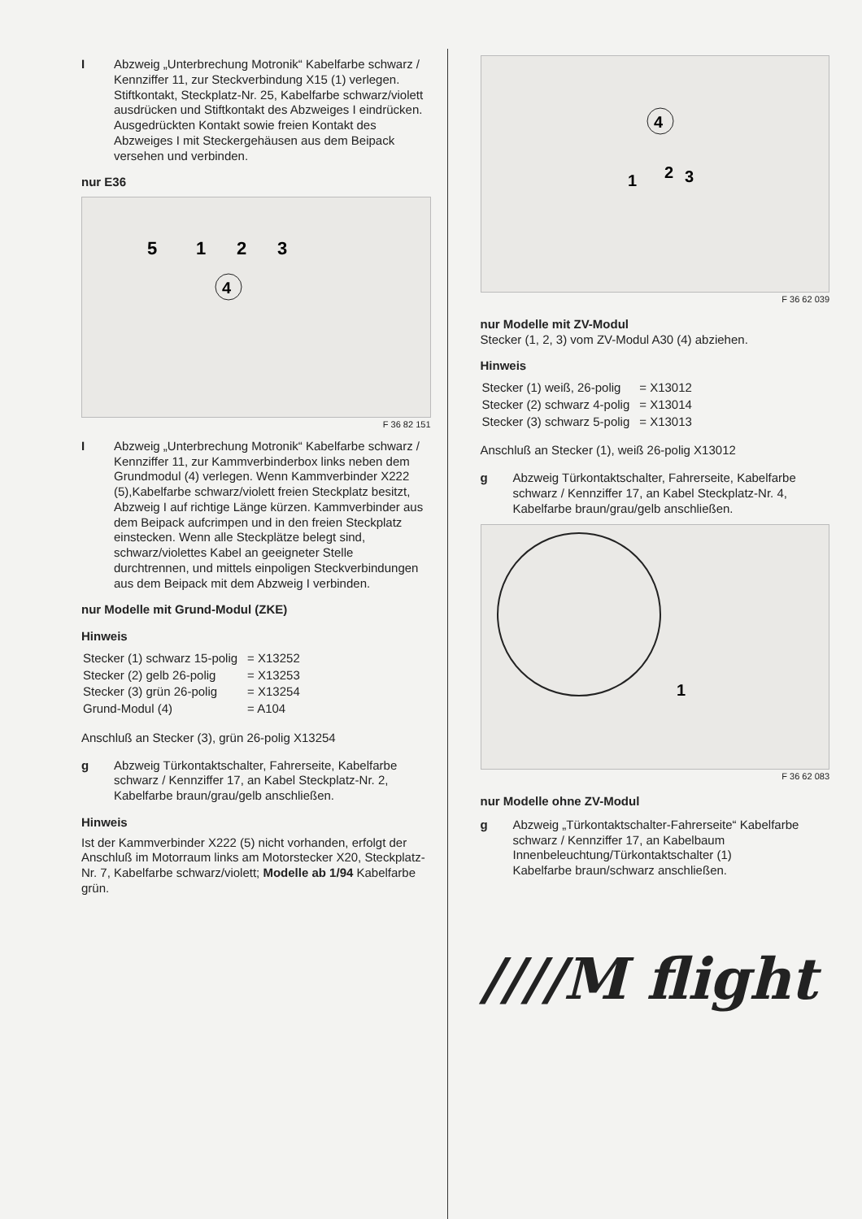I Abzweig „Unterbrechung Motronik“ Kabelfarbe schwarz / Kennziffer 11, zur Steckverbindung X15 (1) verlegen. Stiftkontakt, Steckplatz-Nr. 25, Kabelfarbe schwarz/violett ausdrücken und Stiftkontakt des Abzweiges I eindrücken.
Ausgedrückten Kontakt sowie freien Kontakt des Abzweiges I mit Steckergehäusen aus dem Beipack versehen und verbinden.
nur E36
5
1
2
3
4
F 36 82 151
I Abzweig „Unterbrechung Motronik“ Kabelfarbe schwarz / Kennziffer 11, zur Kammverbinderbox links neben dem Grundmodul (4) verlegen. Wenn Kammverbinder X222 (5),Kabelfarbe schwarz/violett freien Steckplatz besitzt, Abzweig I auf richtige Länge kürzen. Kammverbinder aus dem Beipack aufcrimpen und in den freien Steckplatz einstecken. Wenn alle Steckplätze belegt sind, schwarz/violettes Kabel an geeigneter Stelle durchtrennen, und mittels einpoligen Steckverbindungen aus dem Beipack mit dem Abzweig I verbinden.
nur Modelle mit Grund-Modul (ZKE)
Hinweis
| Stecker (1) schwarz 15-polig | = X13252 |
| Stecker (2) gelb 26-polig | = X13253 |
| Stecker (3) grün 26-polig | = X13254 |
| Grund-Modul (4) | = A104 |
Anschluß an Stecker (3), grün 26-polig X13254
g Abzweig Türkontaktschalter, Fahrerseite, Kabelfarbe schwarz / Kennziffer 17, an Kabel Steckplatz-Nr. 2, Kabelfarbe braun/grau/gelb anschließen.
Hinweis
Ist der Kammverbinder X222 (5) nicht vorhanden, erfolgt der Anschluß im Motorraum links am Motorstecker X20, Steckplatz-Nr. 7, Kabelfarbe schwarz/violett; Modelle ab 1/94 Kabelfarbe grün.
4
1
2
3
F 36 62 039
nur Modelle mit ZV-Modul
Stecker (1, 2, 3) vom ZV-Modul A30 (4) abziehen.
Hinweis
| Stecker (1) weiß, 26-polig | = X13012 |
| Stecker (2) schwarz 4-polig | = X13014 |
| Stecker (3) schwarz 5-polig | = X13013 |
Anschluß an Stecker (1), weiß 26-polig X13012
g Abzweig Türkontaktschalter, Fahrerseite, Kabelfarbe schwarz / Kennziffer 17, an Kabel Steckplatz-Nr. 4, Kabelfarbe braun/grau/gelb anschließen.
1
F 36 62 083
nur Modelle ohne ZV-Modul
g Abzweig „Türkontaktschalter-Fahrerseite“ Kabelfarbe schwarz / Kennziffer 17, an Kabelbaum Innenbeleuchtung/Türkontaktschalter (1)
Kabelfarbe braun/schwarz anschließen.
////M flight